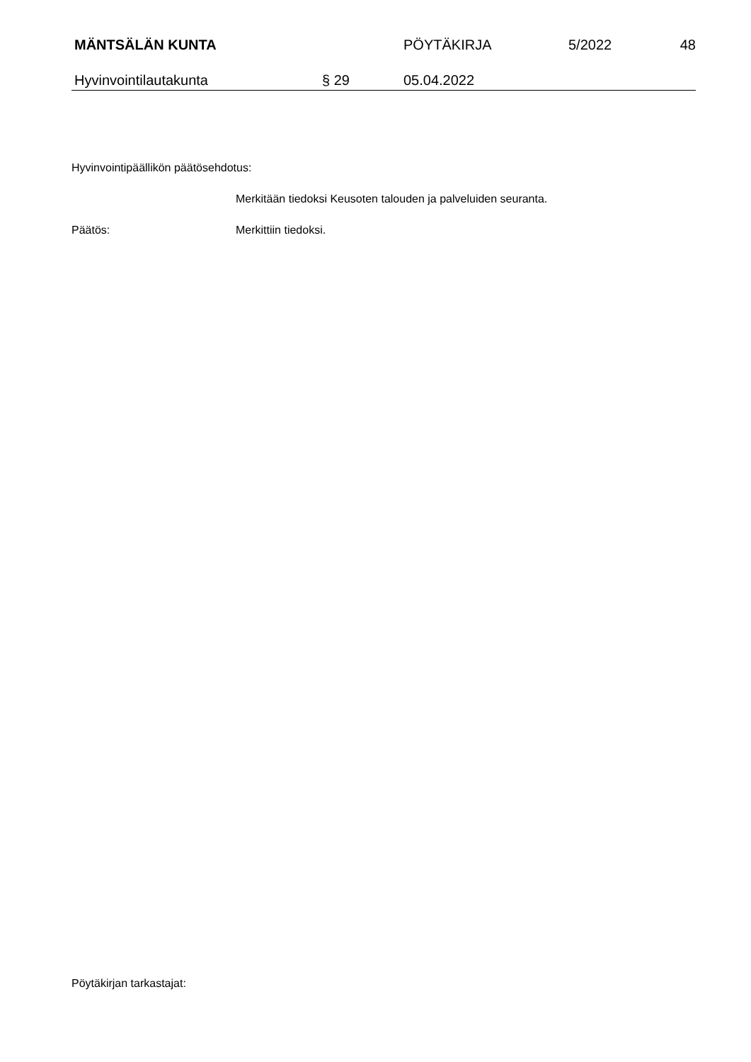MÄNTSÄLÄN KUNTA PÖYTÄKIRJA 5/2022 48
Hyvinvointilautakunta § 29 05.04.2022
Hyvinvointipäällikön päätösehdotus:
Merkitään tiedoksi Keusoten talouden ja palveluiden seuranta.
Päätös: Merkittiin tiedoksi.
Pöytäkirjan tarkastajat: